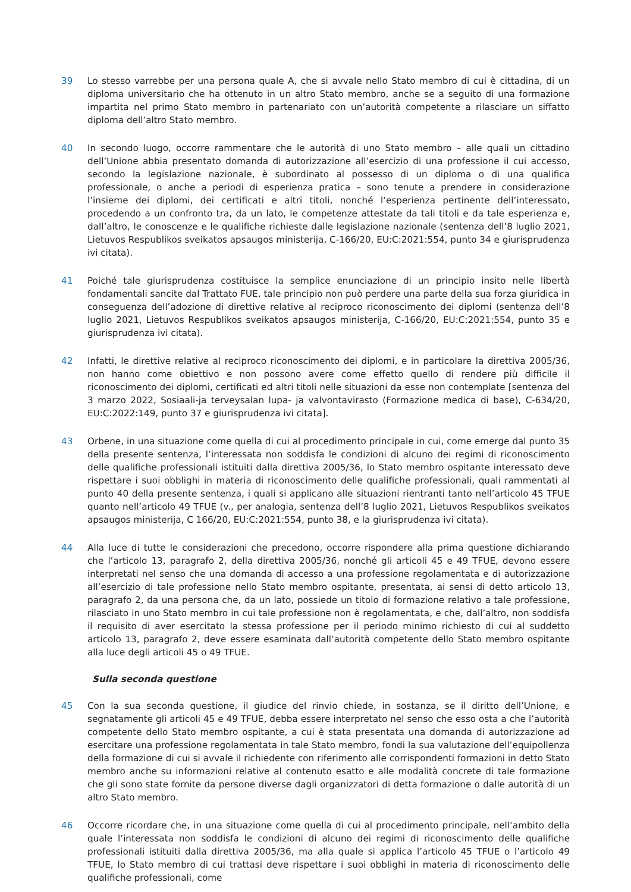39 Lo stesso varrebbe per una persona quale A, che si avvale nello Stato membro di cui è cittadina, di un diploma universitario che ha ottenuto in un altro Stato membro, anche se a seguito di una formazione impartita nel primo Stato membro in partenariato con un’autorità competente a rilasciare un siffatto diploma dell’altro Stato membro.
40 In secondo luogo, occorre rammentare che le autorità di uno Stato membro – alle quali un cittadino dell’Unione abbia presentato domanda di autorizzazione all’esercizio di una professione il cui accesso, secondo la legislazione nazionale, è subordinato al possesso di un diploma o di una qualifica professionale, o anche a periodi di esperienza pratica – sono tenute a prendere in considerazione l’insieme dei diplomi, dei certificati e altri titoli, nonché l’esperienza pertinente dell’interessato, procedendo a un confronto tra, da un lato, le competenze attestate da tali titoli e da tale esperienza e, dall’altro, le conoscenze e le qualifiche richieste dalle legislazione nazionale (sentenza dell’8 luglio 2021, Lietuvos Respublikos sveikatos apsaugos ministerija, C-166/20, EU:C:2021:554, punto 34 e giurisprudenza ivi citata).
41 Poiché tale giurisprudenza costituisce la semplice enunciazione di un principio insito nelle libertà fondamentali sancite dal Trattato FUE, tale principio non può perdere una parte della sua forza giuridica in conseguenza dell’adozione di direttive relative al reciproco riconoscimento dei diplomi (sentenza dell’8 luglio 2021, Lietuvos Respublikos sveikatos apsaugos ministerija, C-166/20, EU:C:2021:554, punto 35 e giurisprudenza ivi citata).
42 Infatti, le direttive relative al reciproco riconoscimento dei diplomi, e in particolare la direttiva 2005/36, non hanno come obiettivo e non possono avere come effetto quello di rendere più difficile il riconoscimento dei diplomi, certificati ed altri titoli nelle situazioni da esse non contemplate [sentenza del 3 marzo 2022, Sosiaali-ja terveysalan lupa- ja valvontavirasto (Formazione medica di base), C-634/20, EU:C:2022:149, punto 37 e giurisprudenza ivi citata].
43 Orbene, in una situazione come quella di cui al procedimento principale in cui, come emerge dal punto 35 della presente sentenza, l’interessata non soddisfa le condizioni di alcuno dei regimi di riconoscimento delle qualifiche professionali istituiti dalla direttiva 2005/36, lo Stato membro ospitante interessato deve rispettare i suoi obblighi in materia di riconoscimento delle qualifiche professionali, quali rammentati al punto 40 della presente sentenza, i quali si applicano alle situazioni rientranti tanto nell’articolo 45 TFUE quanto nell’articolo 49 TFUE (v., per analogia, sentenza dell’8 luglio 2021, Lietuvos Respublikos sveikatos apsaugos ministerija, C 166/20, EU:C:2021:554, punto 38, e la giurisprudenza ivi citata).
44 Alla luce di tutte le considerazioni che precedono, occorre rispondere alla prima questione dichiarando che l’articolo 13, paragrafo 2, della direttiva 2005/36, nonché gli articoli 45 e 49 TFUE, devono essere interpretati nel senso che una domanda di accesso a una professione regolamentata e di autorizzazione all’esercizio di tale professione nello Stato membro ospitante, presentata, ai sensi di detto articolo 13, paragrafo 2, da una persona che, da un lato, possiede un titolo di formazione relativo a tale professione, rilasciato in uno Stato membro in cui tale professione non è regolamentata, e che, dall’altro, non soddisfa il requisito di aver esercitato la stessa professione per il periodo minimo richiesto di cui al suddetto articolo 13, paragrafo 2, deve essere esaminata dall’autorità competente dello Stato membro ospitante alla luce degli articoli 45 o 49 TFUE.
Sulla seconda questione
45 Con la sua seconda questione, il giudice del rinvio chiede, in sostanza, se il diritto dell’Unione, e segnatamente gli articoli 45 e 49 TFUE, debba essere interpretato nel senso che esso osta a che l’autorità competente dello Stato membro ospitante, a cui è stata presentata una domanda di autorizzazione ad esercitare una professione regolamentata in tale Stato membro, fondi la sua valutazione dell’equipollenza della formazione di cui si avvale il richiedente con riferimento alle corrispondenti formazioni in detto Stato membro anche su informazioni relative al contenuto esatto e alle modalità concrete di tale formazione che gli sono state fornite da persone diverse dagli organizzatori di detta formazione o dalle autorità di un altro Stato membro.
46 Occorre ricordare che, in una situazione come quella di cui al procedimento principale, nell’ambito della quale l’interessata non soddisfa le condizioni di alcuno dei regimi di riconoscimento delle qualifiche professionali istituiti dalla direttiva 2005/36, ma alla quale si applica l’articolo 45 TFUE o l’articolo 49 TFUE, lo Stato membro di cui trattasi deve rispettare i suoi obblighi in materia di riconoscimento delle qualifiche professionali, come